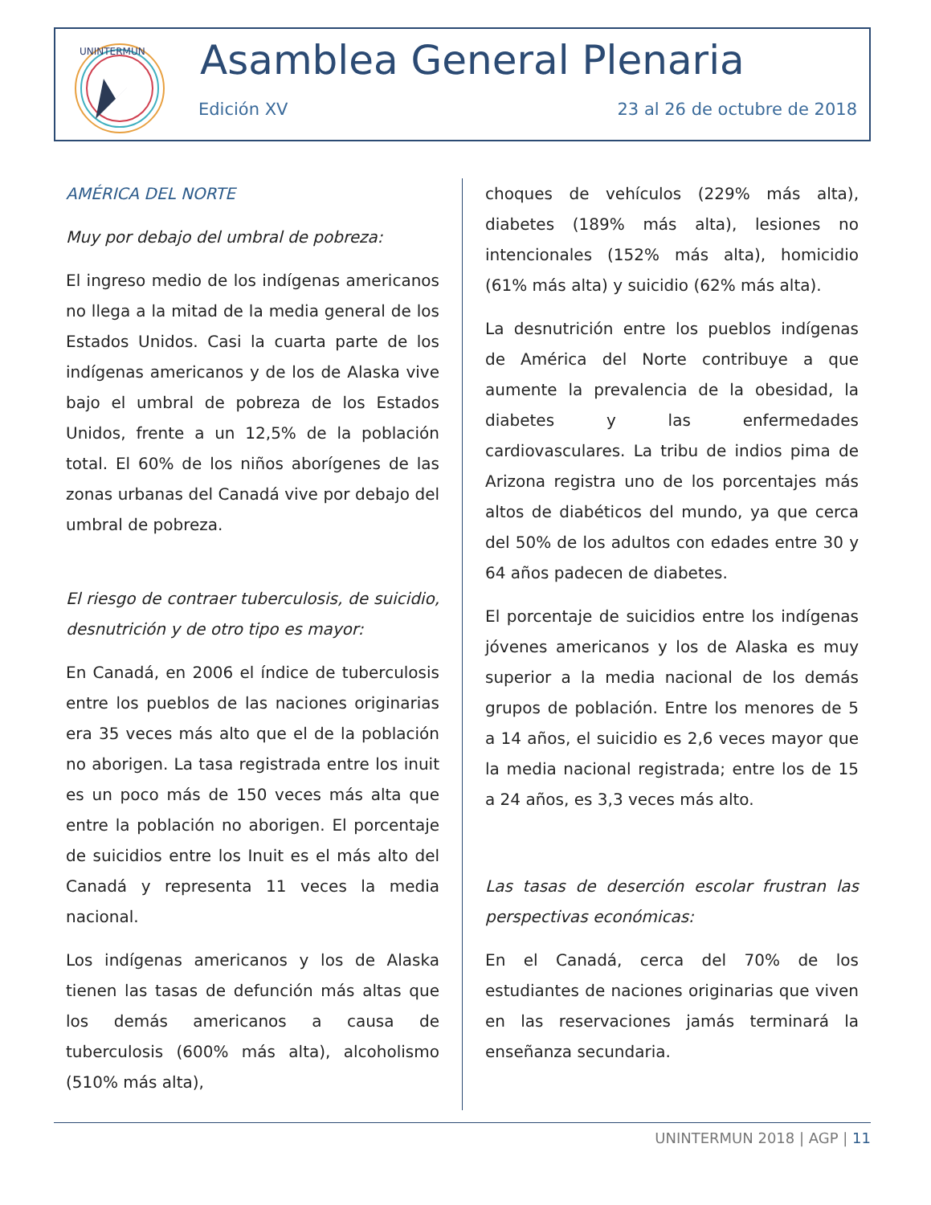UNINTERMUN
Asamblea General Plenaria
Edición XV 23 al 26 de octubre de 2018
AMÉRICA DEL NORTE
Muy por debajo del umbral de pobreza:
El ingreso medio de los indígenas americanos no llega a la mitad de la media general de los Estados Unidos. Casi la cuarta parte de los indígenas americanos y de los de Alaska vive bajo el umbral de pobreza de los Estados Unidos, frente a un 12,5% de la población total. El 60% de los niños aborígenes de las zonas urbanas del Canadá vive por debajo del umbral de pobreza.
El riesgo de contraer tuberculosis, de suicidio, desnutrición y de otro tipo es mayor:
En Canadá, en 2006 el índice de tuberculosis entre los pueblos de las naciones originarias era 35 veces más alto que el de la población no aborigen. La tasa registrada entre los inuit es un poco más de 150 veces más alta que entre la población no aborigen. El porcentaje de suicidios entre los Inuit es el más alto del Canadá y representa 11 veces la media nacional.
Los indígenas americanos y los de Alaska tienen las tasas de defunción más altas que los demás americanos a causa de tuberculosis (600% más alta), alcoholismo (510% más alta),
choques de vehículos (229% más alta), diabetes (189% más alta), lesiones no intencionales (152% más alta), homicidio (61% más alta) y suicidio (62% más alta).
La desnutrición entre los pueblos indígenas de América del Norte contribuye a que aumente la prevalencia de la obesidad, la diabetes y las enfermedades cardiovasculares. La tribu de indios pima de Arizona registra uno de los porcentajes más altos de diabéticos del mundo, ya que cerca del 50% de los adultos con edades entre 30 y 64 años padecen de diabetes.
El porcentaje de suicidios entre los indígenas jóvenes americanos y los de Alaska es muy superior a la media nacional de los demás grupos de población. Entre los menores de 5 a 14 años, el suicidio es 2,6 veces mayor que la media nacional registrada; entre los de 15 a 24 años, es 3,3 veces más alto.
Las tasas de deserción escolar frustran las perspectivas económicas:
En el Canadá, cerca del 70% de los estudiantes de naciones originarias que viven en las reservaciones jamás terminará la enseñanza secundaria.
UNINTERMUN 2018 | AGP | 11